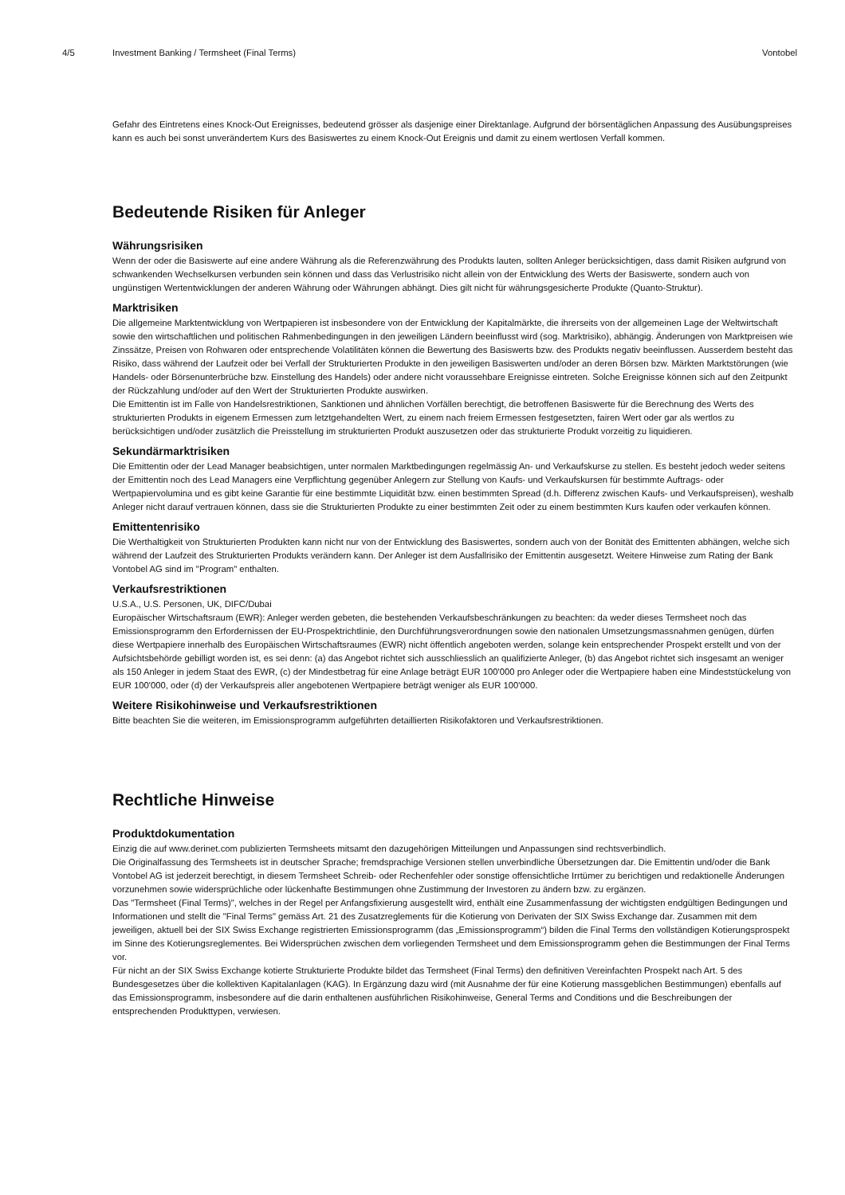4/5 Investment Banking / Termsheet (Final Terms)
Vontobel
Gefahr des Eintretens eines Knock-Out Ereignisses, bedeutend grösser als dasjenige einer Direktanlage. Aufgrund der börsentäglichen Anpassung des Ausübungspreises kann es auch bei sonst unverändertem Kurs des Basiswertes zu einem Knock-Out Ereignis und damit zu einem wertlosen Verfall kommen.
Bedeutende Risiken für Anleger
Währungsrisiken
Wenn der oder die Basiswerte auf eine andere Währung als die Referenzwährung des Produkts lauten, sollten Anleger berücksichtigen, dass damit Risiken aufgrund von schwankenden Wechselkursen verbunden sein können und dass das Verlustrisiko nicht allein von der Entwicklung des Werts der Basiswerte, sondern auch von ungünstigen Wertentwicklungen der anderen Währung oder Währungen abhängt. Dies gilt nicht für währungsgesicherte Produkte (Quanto-Struktur).
Marktrisiken
Die allgemeine Marktentwicklung von Wertpapieren ist insbesondere von der Entwicklung der Kapitalmärkte, die ihrerseits von der allgemeinen Lage der Weltwirtschaft sowie den wirtschaftlichen und politischen Rahmenbedingungen in den jeweiligen Ländern beeinflusst wird (sog. Marktrisiko), abhängig. Änderungen von Marktpreisen wie Zinssätze, Preisen von Rohwaren oder entsprechende Volatilitäten können die Bewertung des Basiswerts bzw. des Produkts negativ beeinflussen. Ausserdem besteht das Risiko, dass während der Laufzeit oder bei Verfall der Strukturierten Produkte in den jeweiligen Basiswerten und/oder an deren Börsen bzw. Märkten Marktstörungen (wie Handels- oder Börsenunterbrüche bzw. Einstellung des Handels) oder andere nicht voraussehbare Ereignisse eintreten. Solche Ereignisse können sich auf den Zeitpunkt der Rückzahlung und/oder auf den Wert der Strukturierten Produkte auswirken.
Die Emittentin ist im Falle von Handelsrestriktionen, Sanktionen und ähnlichen Vorfällen berechtigt, die betroffenen Basiswerte für die Berechnung des Werts des strukturierten Produkts in eigenem Ermessen zum letztgehandelten Wert, zu einem nach freiem Ermessen festgesetzten, fairen Wert oder gar als wertlos zu berücksichtigen und/oder zusätzlich die Preisstellung im strukturierten Produkt auszusetzen oder das strukturierte Produkt vorzeitig zu liquidieren.
Sekundärmarktrisiken
Die Emittentin oder der Lead Manager beabsichtigen, unter normalen Marktbedingungen regelmässig An- und Verkaufskurse zu stellen. Es besteht jedoch weder seitens der Emittentin noch des Lead Managers eine Verpflichtung gegenüber Anlegern zur Stellung von Kaufs- und Verkaufskursen für bestimmte Auftrags- oder Wertpapiervolumina und es gibt keine Garantie für eine bestimmte Liquidität bzw. einen bestimmten Spread (d.h. Differenz zwischen Kaufs- und Verkaufspreisen), weshalb Anleger nicht darauf vertrauen können, dass sie die Strukturierten Produkte zu einer bestimmten Zeit oder zu einem bestimmten Kurs kaufen oder verkaufen können.
Emittentenrisiko
Die Werthaltigkeit von Strukturierten Produkten kann nicht nur von der Entwicklung des Basiswertes, sondern auch von der Bonität des Emittenten abhängen, welche sich während der Laufzeit des Strukturierten Produkts verändern kann. Der Anleger ist dem Ausfallrisiko der Emittentin ausgesetzt. Weitere Hinweise zum Rating der Bank Vontobel AG sind im "Program" enthalten.
Verkaufsrestriktionen
U.S.A., U.S. Personen, UK, DIFC/Dubai
Europäischer Wirtschaftsraum (EWR): Anleger werden gebeten, die bestehenden Verkaufsbeschränkungen zu beachten: da weder dieses Termsheet noch das Emissionsprogramm den Erfordernissen der EU-Prospektrichtlinie, den Durchführungsverordnungen sowie den nationalen Umsetzungsmassnahmen genügen, dürfen diese Wertpapiere innerhalb des Europäischen Wirtschaftsraumes (EWR) nicht öffentlich angeboten werden, solange kein entsprechender Prospekt erstellt und von der Aufsichtsbehörde gebilligt worden ist, es sei denn: (a) das Angebot richtet sich ausschliesslich an qualifizierte Anleger, (b) das Angebot richtet sich insgesamt an weniger als 150 Anleger in jedem Staat des EWR, (c) der Mindestbetrag für eine Anlage beträgt EUR 100'000 pro Anleger oder die Wertpapiere haben eine Mindeststückelung von EUR 100'000, oder (d) der Verkaufspreis aller angebotenen Wertpapiere beträgt weniger als EUR 100'000.
Weitere Risikohinweise und Verkaufsrestriktionen
Bitte beachten Sie die weiteren, im Emissionsprogramm aufgeführten detaillierten Risikofaktoren und Verkaufsrestriktionen.
Rechtliche Hinweise
Produktdokumentation
Einzig die auf www.derinet.com publizierten Termsheets mitsamt den dazugehörigen Mitteilungen und Anpassungen sind rechtsverbindlich.
Die Originalfassung des Termsheets ist in deutscher Sprache; fremdsprachige Versionen stellen unverbindliche Übersetzungen dar. Die Emittentin und/oder die Bank Vontobel AG ist jederzeit berechtigt, in diesem Termsheet Schreib- oder Rechenfehler oder sonstige offensichtliche Irrtümer zu berichtigen und redaktionelle Änderungen vorzunehmen sowie widersprüchliche oder lückenhafte Bestimmungen ohne Zustimmung der Investoren zu ändern bzw. zu ergänzen.
Das "Termsheet (Final Terms)", welches in der Regel per Anfangsfixierung ausgestellt wird, enthält eine Zusammenfassung der wichtigsten endgültigen Bedingungen und Informationen und stellt die "Final Terms" gemäss Art. 21 des Zusatzreglements für die Kotierung von Derivaten der SIX Swiss Exchange dar. Zusammen mit dem jeweiligen, aktuell bei der SIX Swiss Exchange registrierten Emissionsprogramm (das „Emissionsprogramm“) bilden die Final Terms den vollständigen Kotierungsprospekt im Sinne des Kotierungsreglementes. Bei Widersprüchen zwischen dem vorliegenden Termsheet und dem Emissionsprogramm gehen die Bestimmungen der Final Terms vor.
Für nicht an der SIX Swiss Exchange kotierte Strukturierte Produkte bildet das Termsheet (Final Terms) den definitiven Vereinfachten Prospekt nach Art. 5 des Bundesgesetzes über die kollektiven Kapitalanlagen (KAG). In Ergänzung dazu wird (mit Ausnahme der für eine Kotierung massgeblichen Bestimmungen) ebenfalls auf das Emissionsprogramm, insbesondere auf die darin enthaltenen ausführlichen Risikohinweise, General Terms and Conditions und die Beschreibungen der entsprechenden Produkttypen, verwiesen.